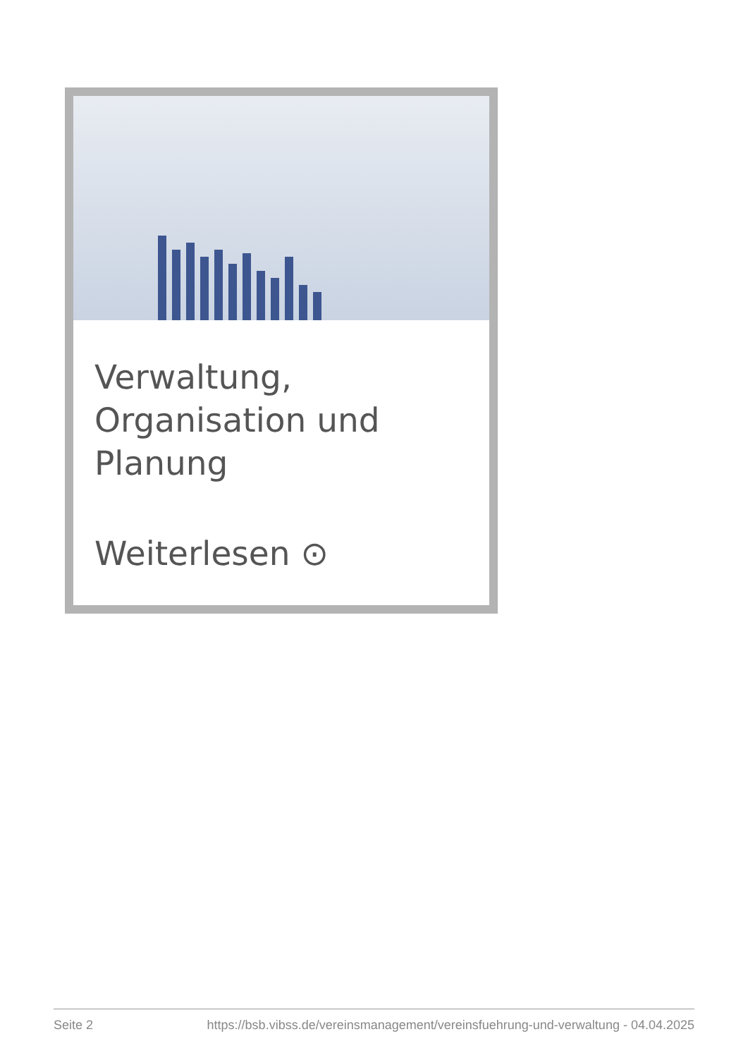Verwaltung, Organisation und Planung
Weiterlesen ⊙
Seite 2 https://bsb.vibss.de/vereinsmanagement/vereinsfuehrung-und-verwaltung - 04.04.2025